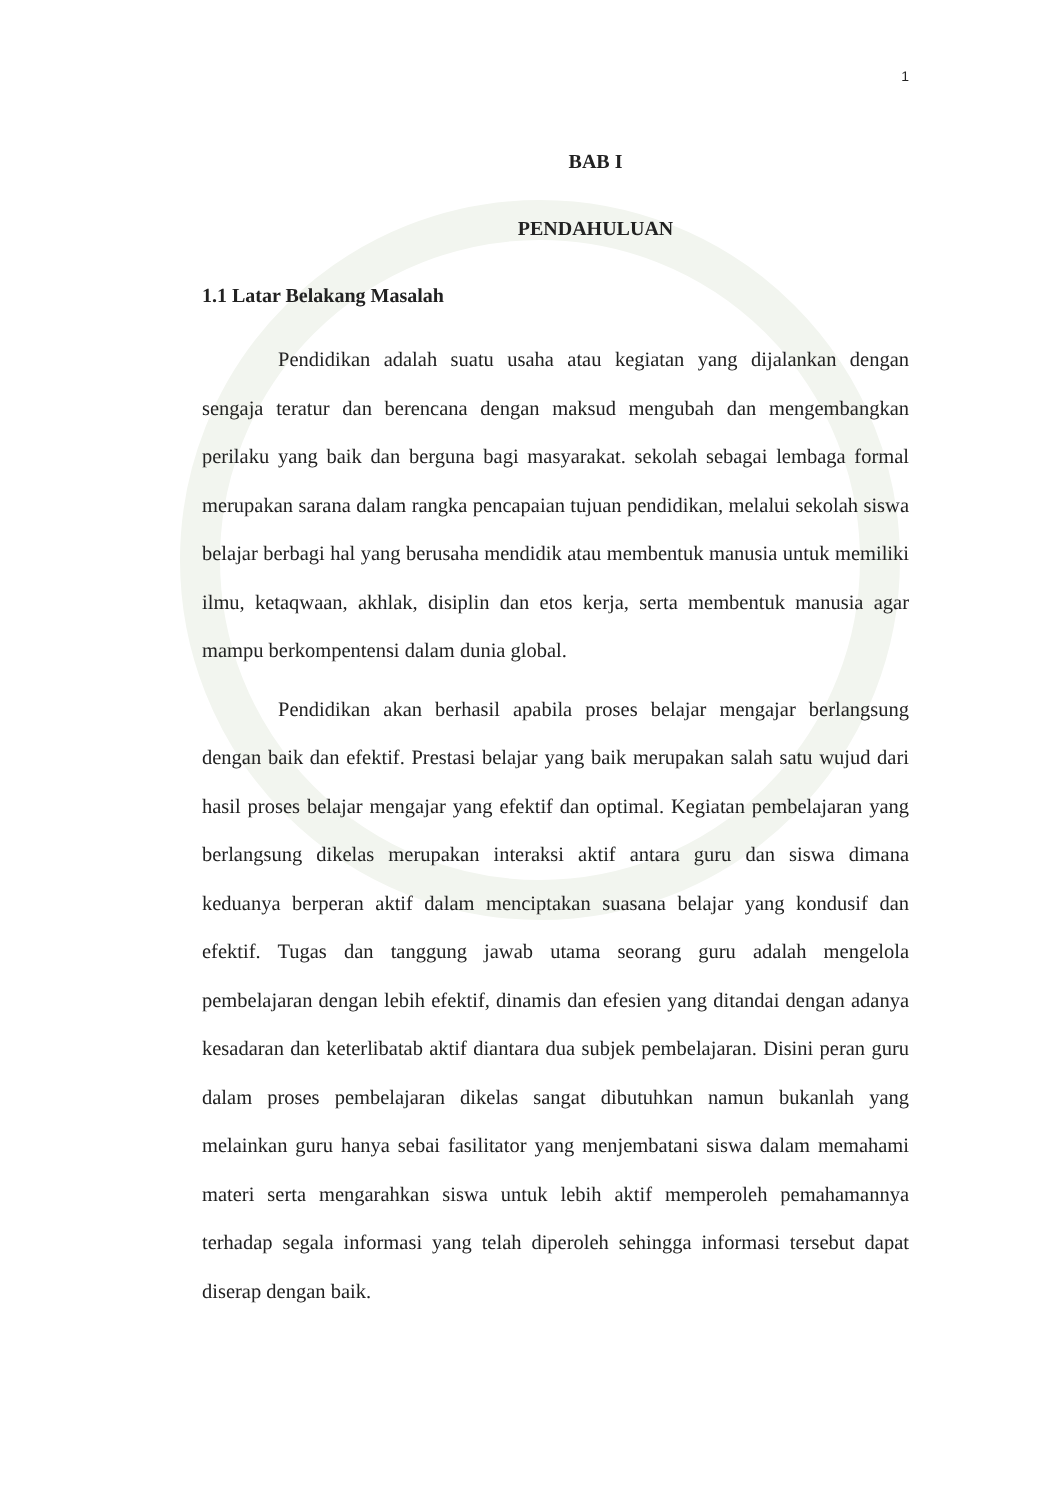1
BAB I
PENDAHULUAN
1.1 Latar Belakang Masalah
Pendidikan adalah suatu usaha atau kegiatan yang dijalankan dengan sengaja teratur dan berencana dengan maksud mengubah dan mengembangkan perilaku yang baik dan berguna bagi masyarakat. sekolah sebagai lembaga formal merupakan sarana dalam rangka pencapaian tujuan pendidikan, melalui sekolah siswa belajar berbagi hal yang berusaha mendidik atau membentuk manusia untuk memiliki ilmu, ketaqwaan, akhlak, disiplin dan etos kerja, serta membentuk manusia agar mampu berkompentensi dalam dunia global.
Pendidikan akan berhasil apabila proses belajar mengajar berlangsung dengan baik dan efektif. Prestasi belajar yang baik merupakan salah satu wujud dari hasil proses belajar mengajar yang efektif dan optimal. Kegiatan pembelajaran yang berlangsung dikelas merupakan interaksi aktif antara guru dan siswa dimana keduanya berperan aktif dalam menciptakan suasana belajar yang kondusif dan efektif. Tugas dan tanggung jawab utama seorang guru adalah mengelola pembelajaran dengan lebih efektif, dinamis dan efesien yang ditandai dengan adanya kesadaran dan keterlibatab aktif diantara dua subjek pembelajaran. Disini peran guru dalam proses pembelajaran dikelas sangat dibutuhkan namun bukanlah yang melainkan guru hanya sebai fasilitator yang menjembatani siswa dalam memahami materi serta mengarahkan siswa untuk lebih aktif memperoleh pemahamannya terhadap segala informasi yang telah diperoleh sehingga informasi tersebut dapat diserap dengan baik.